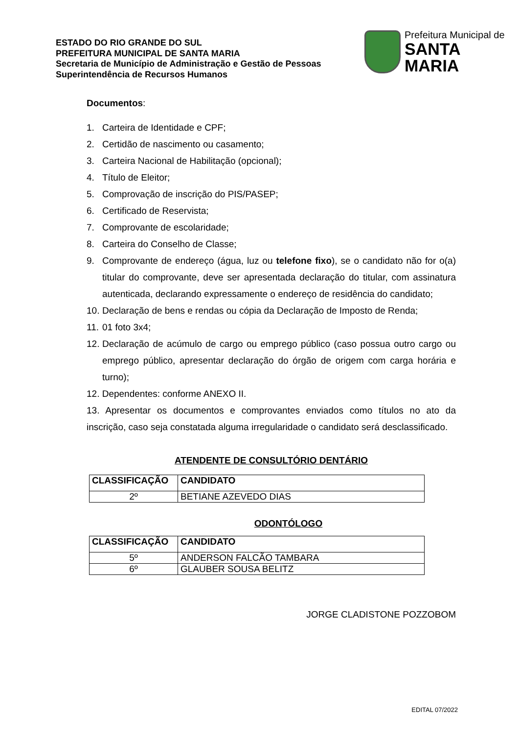ESTADO DO RIO GRANDE DO SUL
PREFEITURA MUNICIPAL DE SANTA MARIA
Secretaria de Município de Administração e Gestão de Pessoas
Superintendência de Recursos Humanos
Prefeitura Municipal de
SANTA MARIA
Documentos:
1. Carteira de Identidade e CPF;
2. Certidão de nascimento ou casamento;
3. Carteira Nacional de Habilitação (opcional);
4. Título de Eleitor;
5. Comprovação de inscrição do PIS/PASEP;
6. Certificado de Reservista;
7. Comprovante de escolaridade;
8. Carteira do Conselho de Classe;
9. Comprovante de endereço (água, luz ou telefone fixo), se o candidato não for o(a) titular do comprovante, deve ser apresentada declaração do titular, com assinatura autenticada, declarando expressamente o endereço de residência do candidato;
10. Declaração de bens e rendas ou cópia da Declaração de Imposto de Renda;
11. 01 foto 3x4;
12. Declaração de acúmulo de cargo ou emprego público (caso possua outro cargo ou emprego público, apresentar declaração do órgão de origem com carga horária e turno);
12. Dependentes: conforme ANEXO II.
13. Apresentar os documentos e comprovantes enviados como títulos no ato da inscrição, caso seja constatada alguma irregularidade o candidato será desclassificado.
ATENDENTE DE CONSULTÓRIO DENTÁRIO
| CLASSIFICAÇÃO | CANDIDATO |
| --- | --- |
| 2º | BETIANE AZEVEDO DIAS |
ODONTÓLOGO
| CLASSIFICAÇÃO | CANDIDATO |
| --- | --- |
| 5º | ANDERSON FALCÃO TAMBARA |
| 6º | GLAUBER SOUSA BELITZ |
JORGE CLADISTONE POZZOBOM
EDITAL 07/2022